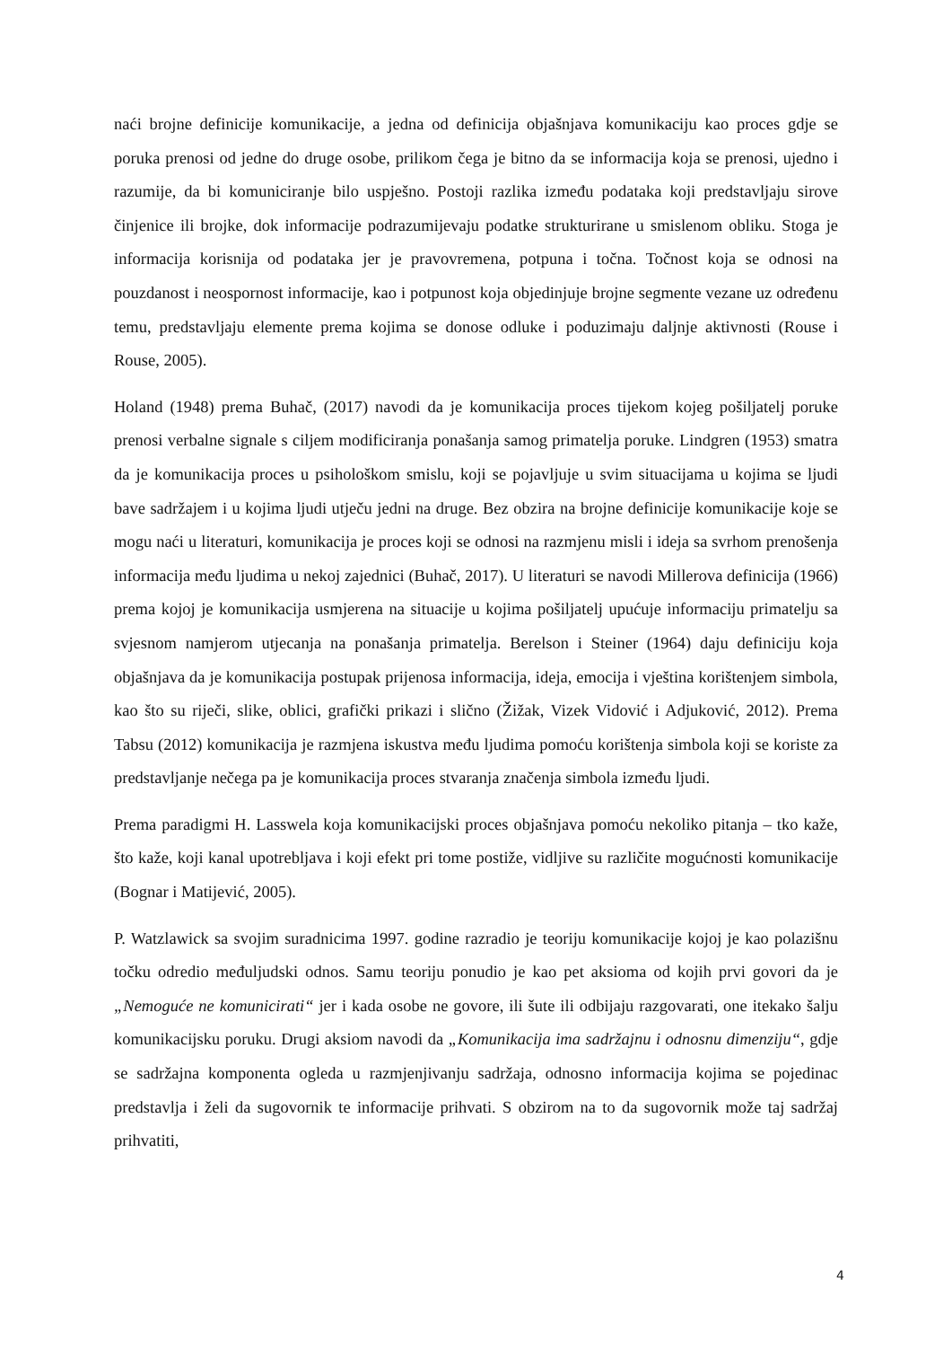naći brojne definicije komunikacije, a jedna od definicija objašnjava komunikaciju kao proces gdje se poruka prenosi od jedne do druge osobe, prilikom čega je bitno da se informacija koja se prenosi, ujedno i razumije, da bi komuniciranje bilo uspješno. Postoji razlika između podataka koji predstavljaju sirove činjenice ili brojke, dok informacije podrazumijevaju podatke strukturirane u smislenom obliku. Stoga je informacija korisnija od podataka jer je pravovremena, potpuna i točna. Točnost koja se odnosi na pouzdanost i neospornost informacije, kao i potpunost koja objedinjuje brojne segmente vezane uz određenu temu, predstavljaju elemente prema kojima se donose odluke i poduzimaju daljnje aktivnosti (Rouse i Rouse, 2005).
Holand (1948) prema Buhač, (2017) navodi da je komunikacija proces tijekom kojeg pošiljatelj poruke prenosi verbalne signale s ciljem modificiranja ponašanja samog primatelja poruke. Lindgren (1953) smatra da je komunikacija proces u psihološkom smislu, koji se pojavljuje u svim situacijama u kojima se ljudi bave sadržajem i u kojima ljudi utječu jedni na druge. Bez obzira na brojne definicije komunikacije koje se mogu naći u literaturi, komunikacija je proces koji se odnosi na razmjenu misli i ideja sa svrhom prenošenja informacija među ljudima u nekoj zajednici (Buhač, 2017). U literaturi se navodi Millerova definicija (1966) prema kojoj je komunikacija usmjerena na situacije u kojima pošiljatelj upućuje informaciju primatelju sa svjesnom namjerom utjecanja na ponašanja primatelja. Berelson i Steiner (1964) daju definiciju koja objašnjava da je komunikacija postupak prijenosa informacija, ideja, emocija i vještina korištenjem simbola, kao što su riječi, slike, oblici, grafički prikazi i slično (Žižak, Vizek Vidović i Adjuković, 2012). Prema Tabsu (2012) komunikacija je razmjena iskustva među ljudima pomoću korištenja simbola koji se koriste za predstavljanje nečega pa je komunikacija proces stvaranja značenja simbola između ljudi.
Prema paradigmi H. Lasswela koja komunikacijski proces objašnjava pomoću nekoliko pitanja – tko kaže, što kaže, koji kanal upotrebljava i koji efekt pri tome postiže, vidljive su različite mogućnosti komunikacije (Bognar i Matijević, 2005).
P. Watzlawick sa svojim suradnicima 1997. godine razradio je teoriju komunikacije kojoj je kao polazišnu točku odredio međuljudski odnos. Samu teoriju ponudio je kao pet aksioma od kojih prvi govori da je „Nemoguće ne komunicirati“ jer i kada osobe ne govore, ili šute ili odbijaju razgovarati, one itekako šalju komunikacijsku poruku. Drugi aksiom navodi da „Komunikacija ima sadržajnu i odnosnu dimenziju“, gdje se sadržajna komponenta ogleda u razmjenjivanju sadržaja, odnosno informacija kojima se pojedinac predstavlja i želi da sugovornik te informacije prihvati. S obzirom na to da sugovornik može taj sadržaj prihvatiti,
4